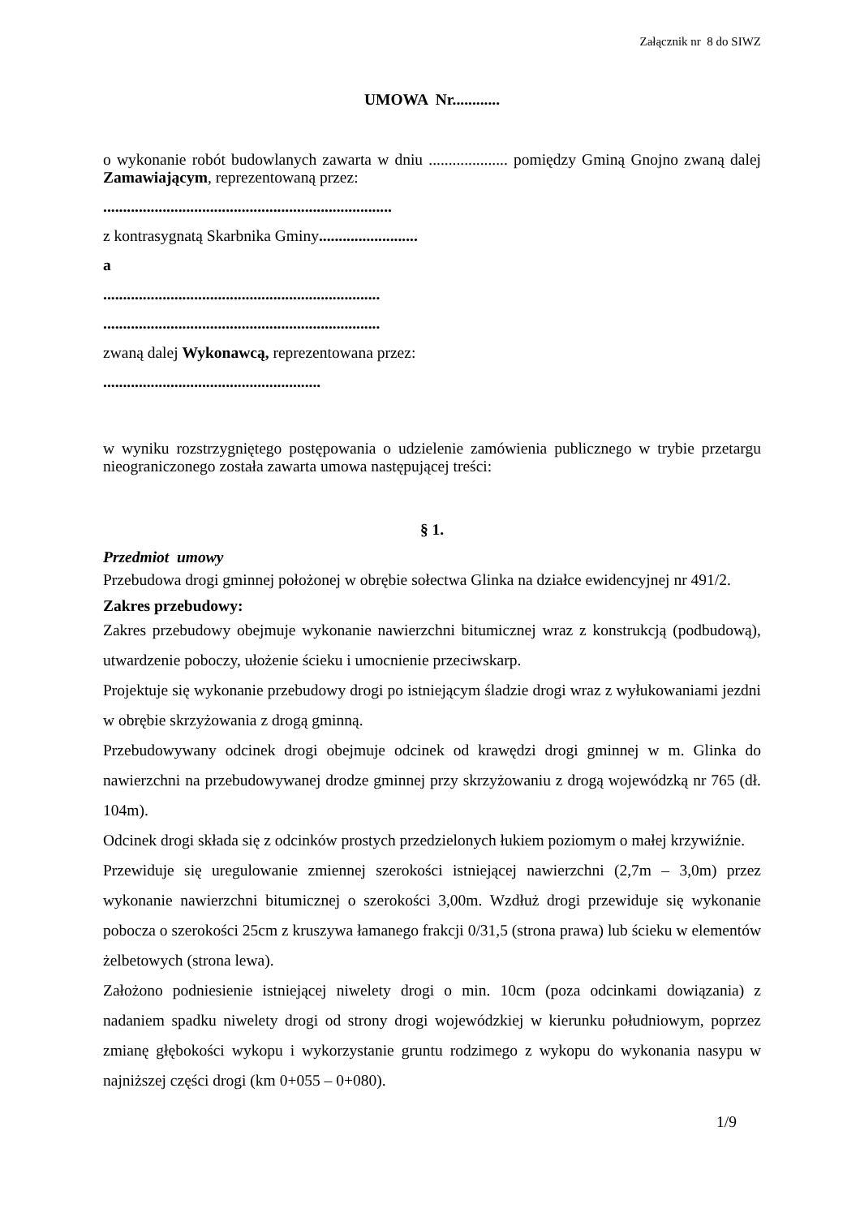Załącznik nr 8 do SIWZ
UMOWA Nr............
o wykonanie robót budowlanych zawarta w dniu .................... pomiędzy Gminą Gnojno zwaną dalej Zamawiającym, reprezentowaną przez:
.........................................................................
z kontrasygnatą Skarbnika Gminy.........................
a
......................................................................
......................................................................
zwaną dalej Wykonawcą, reprezentowana przez:
.......................................................
w wyniku rozstrzygniętego postępowania o udzielenie zamówienia publicznego w trybie przetargu nieograniczonego została zawarta umowa następującej treści:
§ 1.
Przedmiot umowy
Przebudowa drogi gminnej położonej w obrębie sołectwa Glinka na działce ewidencyjnej nr 491/2.
Zakres przebudowy:
Zakres przebudowy obejmuje wykonanie nawierzchni bitumicznej wraz z konstrukcją (podbudową), utwardzenie poboczy, ułożenie ścieku i umocnienie przeciwskarp.
Projektuje się wykonanie przebudowy drogi po istniejącym śladzie drogi wraz z wyłukowaniami jezdni w obrębie skrzyżowania z drogą gminną.
Przebudowywany odcinek drogi obejmuje odcinek od krawędzi drogi gminnej w m. Glinka do nawierzchni na przebudowywanej drodze gminnej przy skrzyżowaniu z drogą wojewódzką nr 765 (dł. 104m).
Odcinek drogi składa się z odcinków prostych przedzielonych łukiem poziomym o małej krzywiźnie.
Przewiduje się uregulowanie zmiennej szerokości istniejącej nawierzchni (2,7m – 3,0m) przez wykonanie nawierzchni bitumicznej o szerokości 3,00m. Wzdłuż drogi przewiduje się wykonanie pobocza o szerokości 25cm z kruszywa łamanego frakcji 0/31,5 (strona prawa) lub ścieku w elementów żelbetowych (strona lewa).
Założono podniesienie istniejącej niwelety drogi o min. 10cm (poza odcinkami dowiązania) z nadaniem spadku niwelety drogi od strony drogi wojewódzkiej w kierunku południowym, poprzez zmianę głębokości wykopu i wykorzystanie gruntu rodzimego z wykopu do wykonania nasypu w najniższej części drogi (km 0+055 – 0+080).
1/9